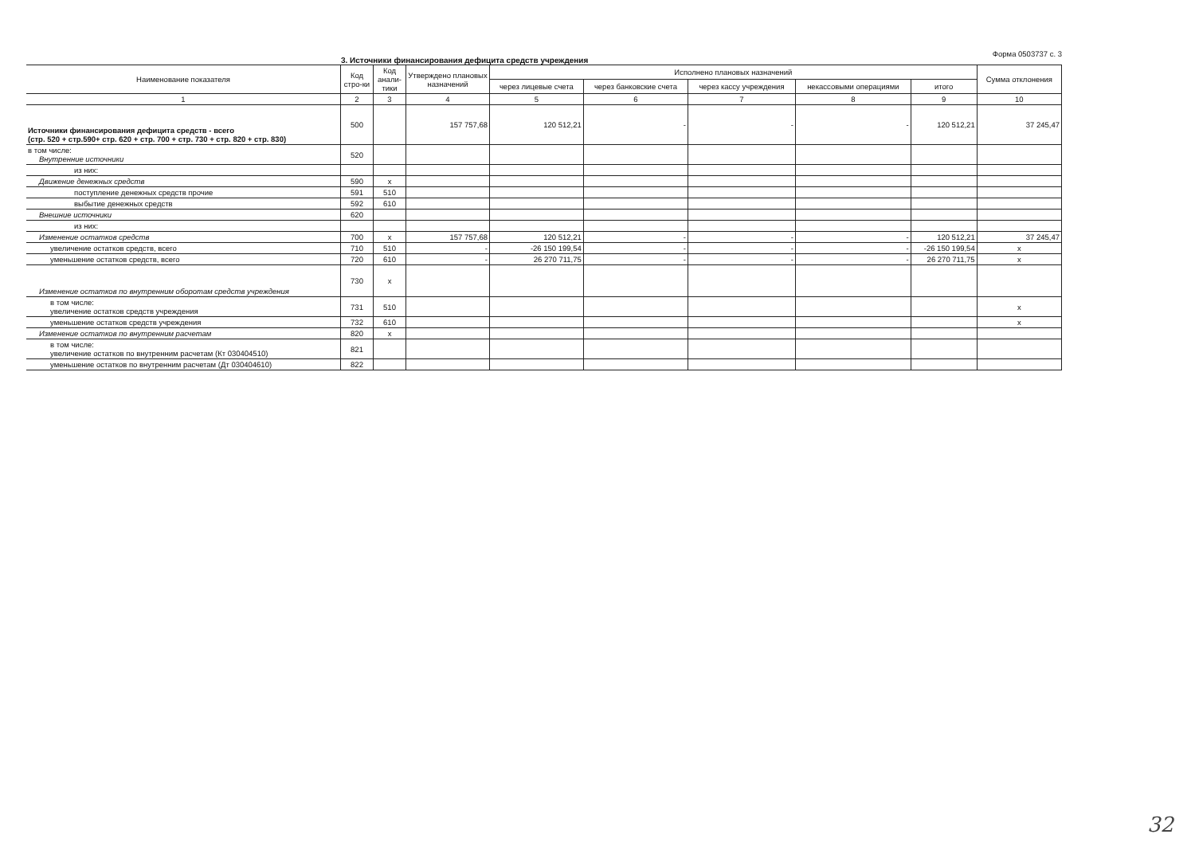3. Источники финансирования дефицита средств учреждения
Форма 0503737 с. 3
| Наименование показателя | Код стро-ки | Код анали-тики | Утверждено плановых назначений | Исполнено плановых назначений | | | | | Сумма отклонения |
| --- | --- | --- | --- | --- | --- | --- | --- | --- | --- |
| | | | | через лицевые счета | через банковские счета | через кассу учреждения | некассовыми операциями | итого | |
| 1 | 2 | 3 | 4 | 5 | 6 | 7 | 8 | 9 | 10 |
| Источники финансирования дефицита средств - всего (стр. 520 + стр.590+ стр. 620 + стр. 700 + стр. 730 + стр. 820 + стр. 830) | 500 | | 157 757,68 | 120 512,21 | - | - | - | 120 512,21 | 37 245,47 |
| в том числе: Внутренние источники | 520 | | | | | | | | |
| из них: | | | | | | | | | |
| Движение денежных средств | 590 | x | | | | | | | |
| поступление денежных средств прочие | 591 | 510 | | | | | | | |
| выбытие денежных средств | 592 | 610 | | | | | | | |
| Внешние источники | 620 | | | | | | | | |
| из них: | | | | | | | | | |
| Изменение остатков средств | 700 | x | 157 757,68 | 120 512,21 | - | - | - | 120 512,21 | 37 245,47 |
| увеличение остатков средств, всего | 710 | 510 | - | -26 150 199,54 | - | - | - | -26 150 199,54 | x |
| уменьшение остатков средств, всего | 720 | 610 | - | 26 270 711,75 | - | - | - | 26 270 711,75 | x |
| Изменение остатков по внутренним оборотам средств учреждения | 730 | x | | | | | | | |
| в том числе: увеличение остатков средств учреждения | 731 | 510 | | | | | | | x |
| уменьшение остатков средств учреждения | 732 | 610 | | | | | | | x |
| Изменение остатков по внутренним расчетам | 820 | x | | | | | | | |
| в том числе: увеличение остатков по внутренним расчетам (Кт 030404510) | 821 | | | | | | | | |
| уменьшение остатков по внутренним расчетам (Дт 030404610) | 822 | | | | | | | | |
32